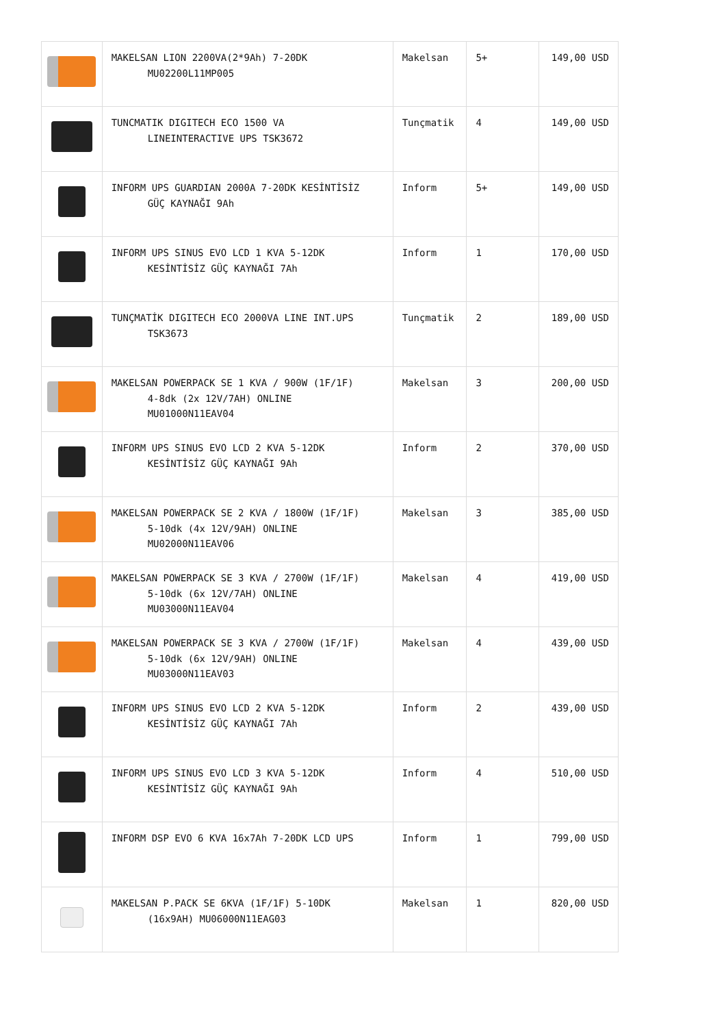| | MAKELSAN LION 2200VA(2*9Ah) 7-20DK MU02200L11MP005 | Makelsan | 5+ | 149,00 USD |
| | TUNCMATIK DIGITECH ECO 1500 VA LINEINTERACTIVE UPS TSK3672 | Tunçmatik | 4 | 149,00 USD |
| | INFORM UPS GUARDIAN 2000A 7-20DK KESİNTİSİZ GÜÇ KAYNAĞI 9Ah | Inform | 5+ | 149,00 USD |
| | INFORM UPS SINUS EVO LCD 1 KVA 5-12DK KESİNTİSİZ GÜÇ KAYNAĞI 7Ah | Inform | 1 | 170,00 USD |
| | TUNÇMATİK DIGITECH ECO 2000VA LINE INT.UPS TSK3673 | Tunçmatik | 2 | 189,00 USD |
| | MAKELSAN POWERPACK SE 1 KVA / 900W (1F/1F) 4-8dk (2x 12V/7AH) ONLINE MU01000N11EAV04 | Makelsan | 3 | 200,00 USD |
| | INFORM UPS SINUS EVO LCD 2 KVA 5-12DK KESİNTİSİZ GÜÇ KAYNAĞI 9Ah | Inform | 2 | 370,00 USD |
| | MAKELSAN POWERPACK SE 2 KVA / 1800W (1F/1F) 5-10dk (4x 12V/9AH) ONLINE MU02000N11EAV06 | Makelsan | 3 | 385,00 USD |
| | MAKELSAN POWERPACK SE 3 KVA / 2700W (1F/1F) 5-10dk (6x 12V/7AH) ONLINE MU03000N11EAV04 | Makelsan | 4 | 419,00 USD |
| | MAKELSAN POWERPACK SE 3 KVA / 2700W (1F/1F) 5-10dk (6x 12V/9AH) ONLINE MU03000N11EAV03 | Makelsan | 4 | 439,00 USD |
| | INFORM UPS SINUS EVO LCD 2 KVA 5-12DK KESİNTİSİZ GÜÇ KAYNAĞI 7Ah | Inform | 2 | 439,00 USD |
| | INFORM UPS SINUS EVO LCD 3 KVA 5-12DK KESİNTİSİZ GÜÇ KAYNAĞI 9Ah | Inform | 4 | 510,00 USD |
| | INFORM DSP EVO 6 KVA 16x7Ah 7-20DK LCD UPS | Inform | 1 | 799,00 USD |
| | MAKELSAN P.PACK SE 6KVA (1F/1F) 5-10DK (16x9AH) MU06000N11EAG03 | Makelsan | 1 | 820,00 USD |